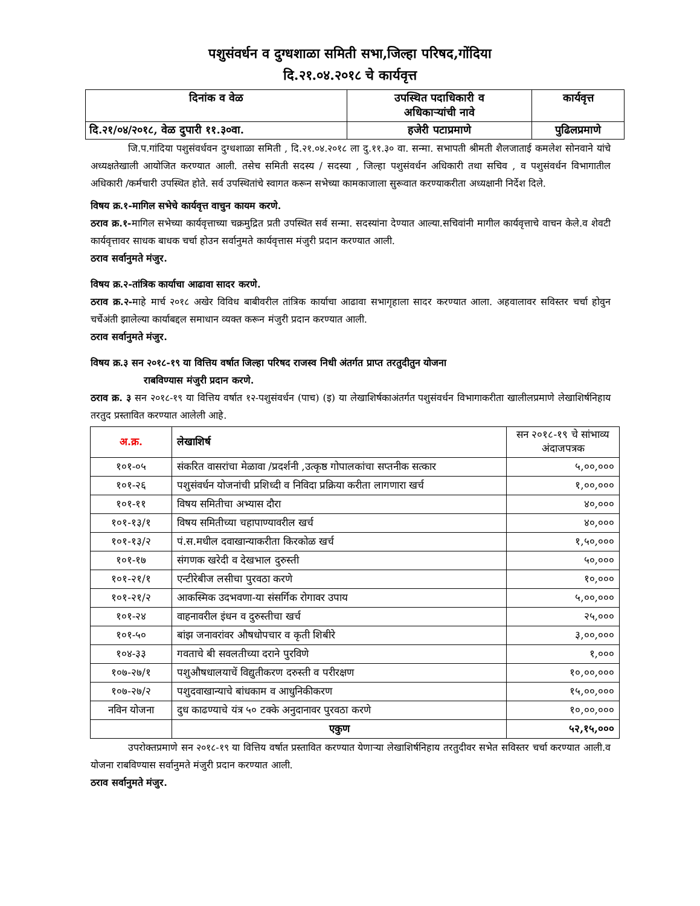पशुसंवर्धन व दुग्धशाळा समिती सभा,जिल्हा परिषद,गोंदिया
दि.२१.०४.२०१८ चे कार्यवृत्त
| दिनांक व वेळ | उपस्थित पदाधिकारी व अधिकाऱ्यांची नावे | कार्यवृत्त |
| दि.२१/०४/२०१८, वेळ दुपारी ११.३०वा. | हजेरी पटाप्रमाणे | पुढिलप्रमाणे |
जि.प.गांदिया पशुसंवर्धवन दुग्धशाळा समिती , दि.२१.०४.२०१८ ला दु.११.३० वा. सन्मा. सभापती श्रीमती शैलजाताई कमलेश सोनवाने यांचे अध्यक्षतेखाली आयोजित करण्यात आली. तसेच समिती सदस्य / सदस्या , जिल्हा पशुसंवर्धन अधिकारी तथा सचिव , व पशुसंवर्धन विभागातील अधिकारी /कर्मचारी उपस्थित होते. सर्व उपस्थितांचे स्वागत करून सभेच्या कामकाजाला सुरूवात करण्याकरीता अध्यक्षानी निर्देश दिले.
विषय क्र.१-मागिल सभेचे कार्यवृत्त वाचुन कायम करणे.
ठराव क्र.१-मागिल सभेच्या कार्यवृत्ताच्या चक्रमुद्रित प्रती उपस्थित सर्व सन्मा. सदस्यांना देण्यात आल्या.सचिवांनी मागील कार्यवृत्ताचे वाचन केले.व शेवटी कार्यवृत्तावर साधक बाधक चर्चा होउन सर्वानुमते कार्यवृत्तास मंजुरी प्रदान करण्यात आली.
ठराव सर्वानुमते मंजुर.
विषय क्र.२-तांत्रिक कार्याचा आढावा सादर करणे.
ठराव क्र.२-माहे मार्च २०१८ अखेर विविध बाबीवरील तांत्रिक कार्याचा आढावा सभागृहाला सादर करण्यात आला. अहवालावर सविस्तर चर्चा होवुन चर्चेअंती झालेल्या कार्याबद्दल समाधान व्यक्त करून मंजुरी प्रदान करण्यात आली.
ठराव सर्वानुमते मंजुर.
विषय क्र.३ सन २०१८-१९ या वित्तिय वर्षात जिल्हा परिषद राजस्व निधी अंतर्गत प्राप्त तरतुदीतुन योजना
राबविण्यास मंजुरी प्रदान करणे.
ठराव क्र. ३ सन २०१८-१९ या वित्तिय वर्षात १२-पशुसंवर्धन (पाच) (इ) या लेखाशिर्षकाअंतर्गत पशुसंवर्धन विभागाकरीता खालीलप्रमाणे लेखाशिर्षनिहाय तरतुद प्रस्तावित करण्यात आलेली आहे.
| अ.क्र. | लेखाशिर्ष | सन २०१८-१९ चे सांभाव्य अंदाजपत्रक |
| --- | --- | --- |
| १०१-०५ | संकरित वासरांचा मेळावा /प्रदर्शनी ,उत्कृष्ठ गोपालकांचा सप्तनीक सत्कार | ५,००,००० |
| १०१-२६ | पशुसंवर्धन योजनांची प्रशिध्दी व निविदा प्रक्रिया करीता लागणारा खर्च | १,००,००० |
| १०१-११ | विषय समितीचा अभ्यास दौरा | ४०,००० |
| १०१-१३/१ | विषय समितीच्या चहापाण्यावरील खर्च | ४०,००० |
| १०१-१३/२ | पं.स.मधील दवाखान्याकरीता किरकोळ खर्च | १,५०,००० |
| १०१-१७ | संगणक खरेदी व देखभाल दुरुस्ती | ५०,००० |
| १०१-२१/१ | एन्टीरेबीज लसीचा पुरवठा करणे | १०,००० |
| १०१-२१/२ | आकस्मिक उदभवणा-या संसर्गिक रोगावर उपाय | ५,००,००० |
| १०१-२४ | वाहनावरील इंधन व दुरुस्तीचा खर्च | २५,००० |
| १०१-५० | बांझ जनावरांवर औषधोपचार व कृती शिबीरे | ३,००,००० |
| १०४-३३ | गवताचे बी सवलतीच्या दराने पुरविणे | १,००० |
| १०७-२७/१ | पशुऔषधालयाचें विद्युतीकरण दरुस्ती व परीरक्षण | १०,००,००० |
| १०७-२७/२ | पशुदवाखान्याचे बांधकाम व आधुनिकीकरण | १५,००,००० |
| नविन योजना | दुध काढण्याचे यंत्र ५० टक्के अनुदानावर पुरवठा करणे | १०,००,००० |
| | एकुण | ५२,१५,००० |
उपरोक्तप्रमाणे सन २०१८-१९ या वित्तिय वर्षात प्रस्तावित करण्यात येणाऱ्या लेखाशिर्षनिहाय तरतुदीवर सभेत सविस्तर चर्चा करण्यात आली.व योजना राबविण्यास सर्वानुमते मंजुरी प्रदान करण्यात आली.
ठराव सर्वानुमते मंजुर.